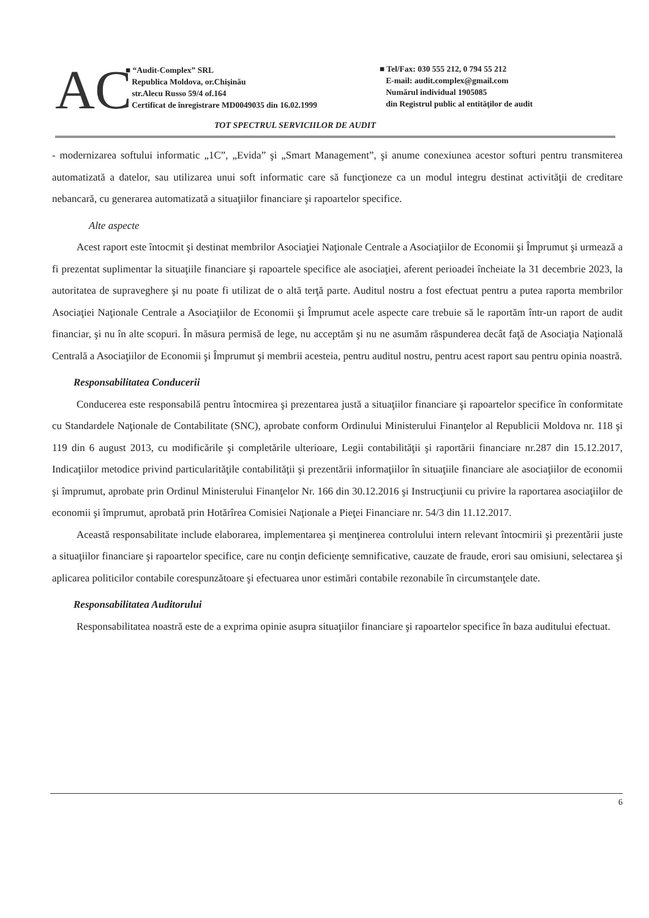AC
■ “Audit-Complex” SRL
Republica Moldova, or.Chişinău
str.Alecu Russo 59/4 of.164
Certificat de înregistrare MD0049035 din 16.02.1999
■ Tel/Fax: 030 555 212, 0 794 55 212
E-mail: audit.complex@gmail.com
Numărul individual 1905085
din Registrul public al entităţilor de audit
TOT SPECTRUL SERVICIILOR DE AUDIT
- modernizarea softului informatic „1C”, „Evida” şi „Smart Management”, şi anume conexiunea acestor softuri pentru transmiterea automatizată a datelor, sau utilizarea unui soft informatic care să funcţioneze ca un modul integru destinat activităţii de creditare nebancară, cu generarea automatizată a situaţiilor financiare şi rapoartelor specifice.
Alte aspecte
Acest raport este întocmit şi destinat membrilor Asociaţiei Naţionale Centrale a Asociaţiilor de Economii şi Împrumut şi urmează a fi prezentat suplimentar la situaţiile financiare şi rapoartele specifice ale asociaţiei, aferent perioadei încheiate la 31 decembrie 2023, la autoritatea de supraveghere şi nu poate fi utilizat de o altă terţă parte. Auditul nostru a fost efectuat pentru a putea raporta membrilor Asociaţiei Naţionale Centrale a Asociaţiilor de Economii şi Împrumut acele aspecte care trebuie să le raportăm într-un raport de audit financiar, şi nu în alte scopuri. În măsura permisă de lege, nu acceptăm şi nu ne asumăm răspunderea decât faţă de Asociaţia Naţională Centrală a Asociaţiilor de Economii şi Împrumut şi membrii acesteia, pentru auditul nostru, pentru acest raport sau pentru opinia noastră.
Responsabilitatea Conducerii
Conducerea este responsabilă pentru întocmirea şi prezentarea justă a situaţiilor financiare şi rapoartelor specifice în conformitate cu Standardele Naţionale de Contabilitate (SNC), aprobate conform Ordinului Ministerului Finanţelor al Republicii Moldova nr. 118 şi 119 din 6 august 2013, cu modificările şi completările ulterioare, Legii contabilităţii şi raportării financiare nr.287 din 15.12.2017, Indicaţiilor metodice privind particularităţile contabilităţii şi prezentării informaţiilor în situaţiile financiare ale asociaţiilor de economii şi împrumut, aprobate prin Ordinul Ministerului Finanţelor Nr. 166 din 30.12.2016 şi Instrucţiunii cu privire la raportarea asociaţiilor de economii şi împrumut, aprobată prin Hotărîrea Comisiei Naţionale a Pieţei Financiare nr. 54/3 din 11.12.2017.
Această responsabilitate include elaborarea, implementarea şi menţinerea controlului intern relevant întocmirii şi prezentării juste a situaţiilor financiare şi rapoartelor specifice, care nu conţin deficienţe semnificative, cauzate de fraude, erori sau omisiuni, selectarea şi aplicarea politicilor contabile corespunzătoare şi efectuarea unor estimări contabile rezonabile în circumstanţele date.
Responsabilitatea Auditorului
Responsabilitatea noastră este de a exprima opinie asupra situaţiilor financiare şi rapoartelor specifice în baza auditului efectuat.
6